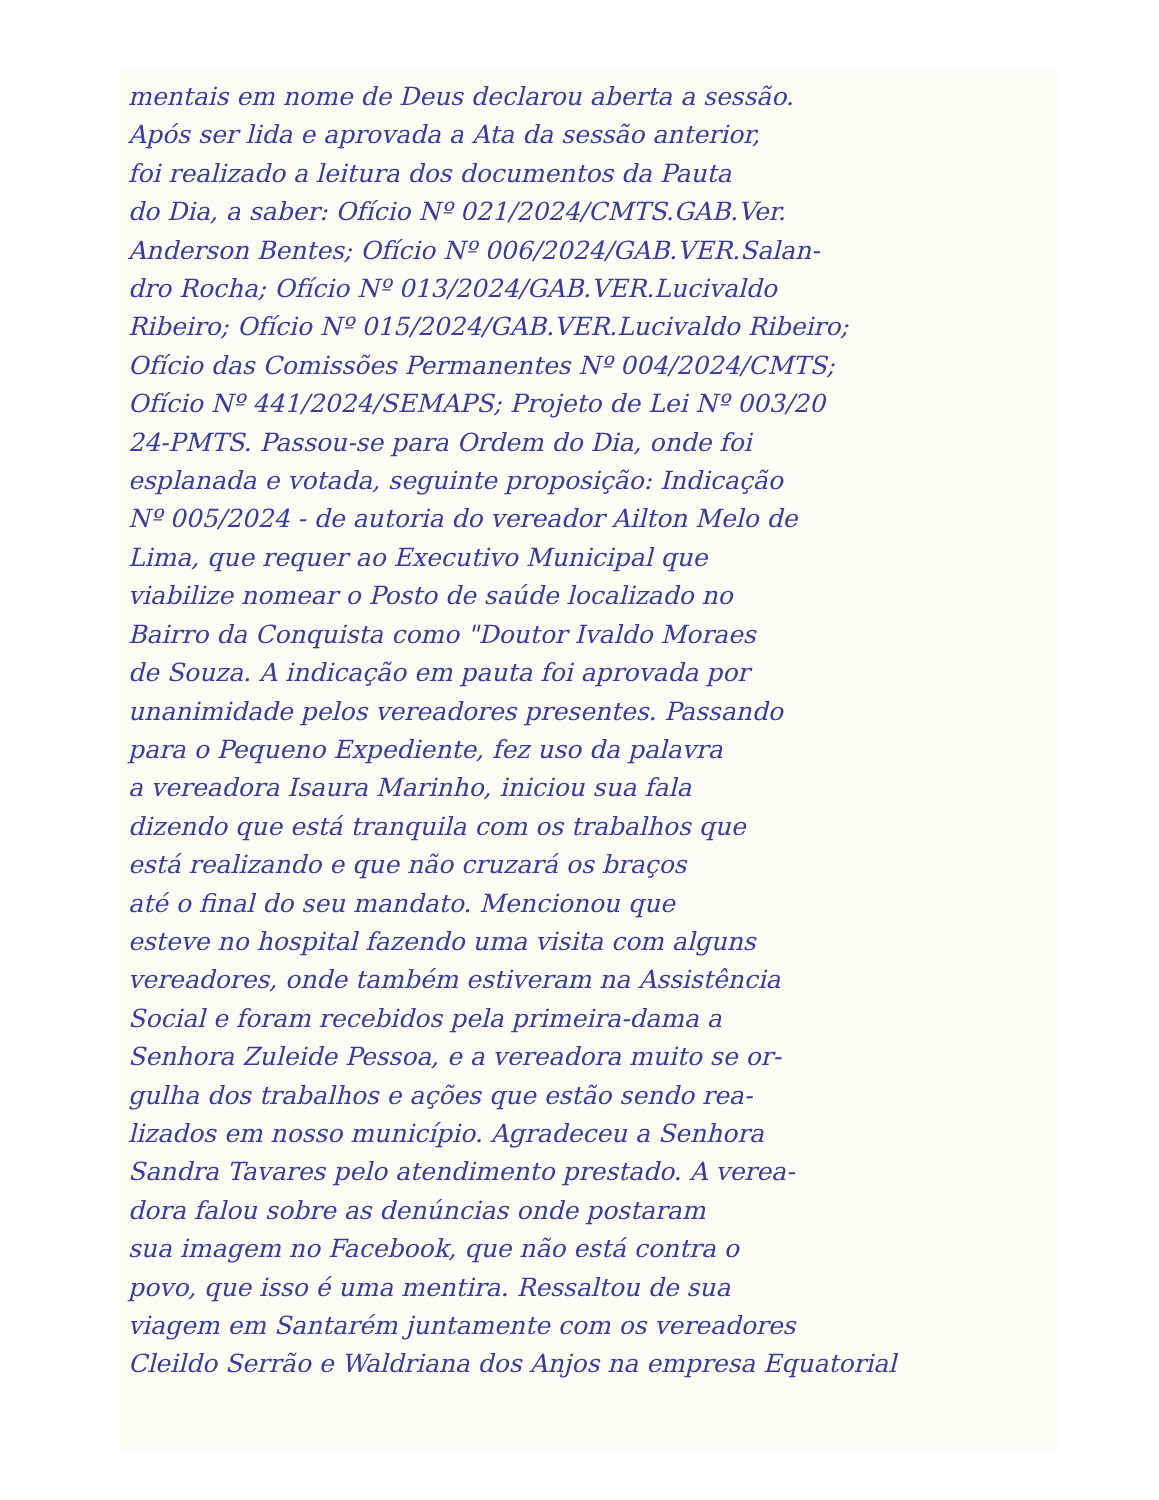mentais em nome de Deus declarou aberta a sessão.
Após ser lida e aprovada a Ata da sessão anterior,
foi realizado a leitura dos documentos da Pauta
do Dia, a saber: Ofício Nº 021/2024/CMTS.GAB.Ver.
Anderson Bentes; Ofício Nº 006/2024/GAB.VER.Salan-
dro Rocha; Ofício Nº 013/2024/GAB.VER.Lucivaldo
Ribeiro; Ofício Nº 015/2024/GAB.VER.Lucivaldo Ribeiro;
Ofício das Comissões Permanentes Nº 004/2024/CMTS;
Ofício Nº 441/2024/SEMAPS; Projeto de Lei Nº 003/20
24-PMTS. Passou-se para Ordem do Dia, onde foi
esplanada e votada, seguinte proposição: Indicação
Nº 005/2024 - de autoria do vereador Ailton Melo de
Lima, que requer ao Executivo Municipal que
viabilize nomear o Posto de saúde localizado no
Bairro da Conquista como "Doutor Ivaldo Moraes
de Souza. A indicação em pauta foi aprovada por
unanimidade pelos vereadores presentes. Passando
para o Pequeno Expediente, fez uso da palavra
a vereadora Isaura Marinho, iniciou sua fala
dizendo que está tranquila com os trabalhos que
está realizando e que não cruzará os braços
até o final do seu mandato. Mencionou que
esteve no hospital fazendo uma visita com alguns
vereadores, onde também estiveram na Assistência
Social e foram recebidos pela primeira-dama a
Senhora Zuleide Pessoa, e a vereadora muito se or-
gulha dos trabalhos e ações que estão sendo rea-
lizados em nosso município. Agradeceu a Senhora
Sandra Tavares pelo atendimento prestado. A verea-
dora falou sobre as denúncias onde postaram
sua imagem no Facebook, que não está contra o
povo, que isso é uma mentira. Ressaltou de sua
viagem em Santarém juntamente com os vereadores
Cleildo Serrão e Waldriana dos Anjos na empresa Equatorial